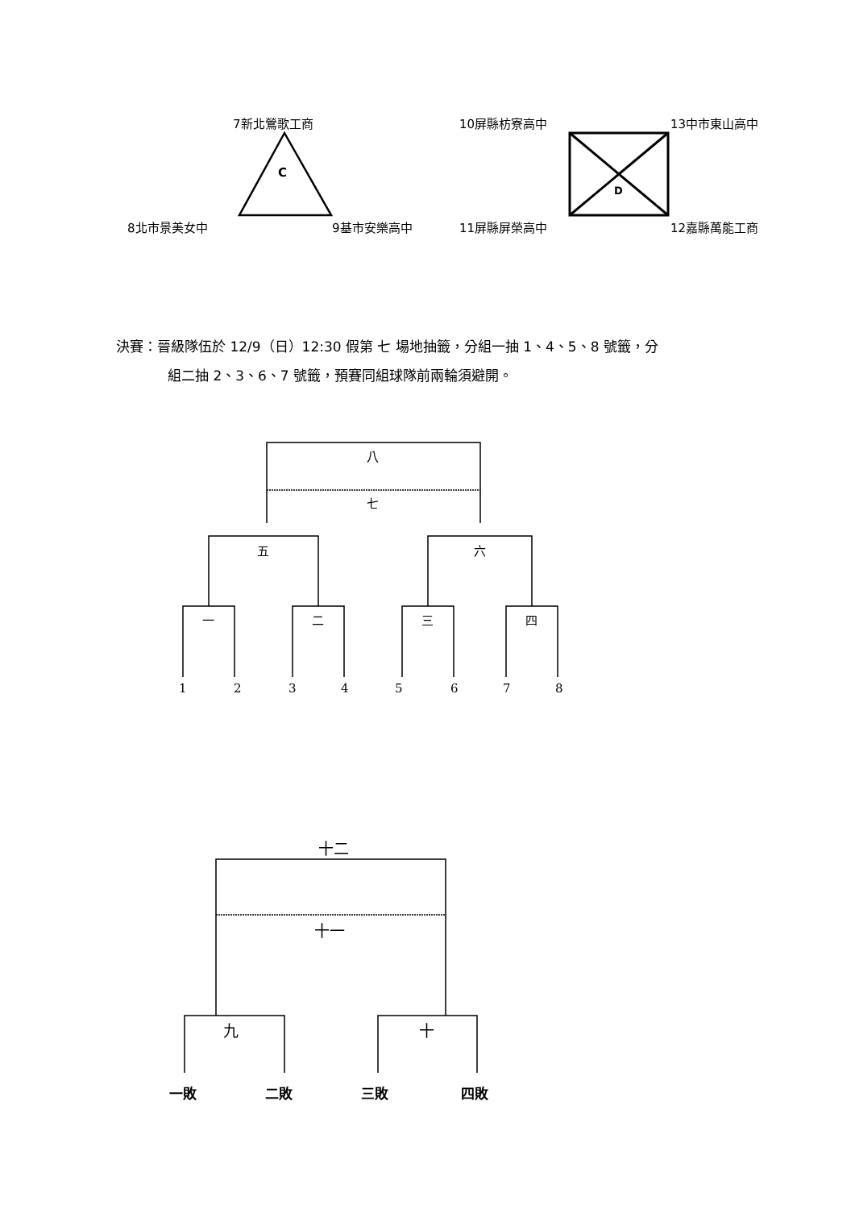7新北鶯歌工商
C
8北市景美女中 9基市安樂高中
10屏縣枋寮高中 13中市東山高中
D
11屏縣屏榮高中 12嘉縣萬能工商
決賽：晉級隊伍於 12/9（日）12:30 假第 七 場地抽籤，分組一抽 1、4、5、8 號籤，分
組二抽 2、3、6、7 號籤，預賽同組球隊前兩輪須避開。
八
七
五 六
一 二 三 四
1 2 3 4 5 6 7 8
十二
十一
九 十
一敗 二敗 三敗 四敗